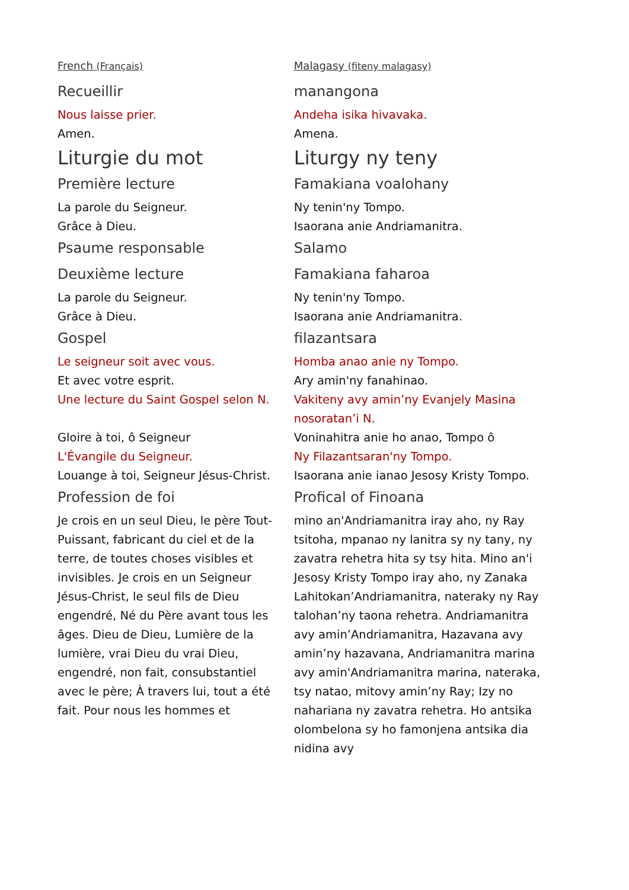| French (Français) | Malagasy (fiteny malagasy) |
| Recueillir | manangona |
| Nous laisse prier. | Andeha isika hivavaka. |
| Amen. | Amena. |
| Liturgie du mot | Liturgy ny teny |
| Première lecture | Famakiana voalohany |
| La parole du Seigneur. | Ny tenin'ny Tompo. |
| Grâce à Dieu. | Isaorana anie Andriamanitra. |
| Psaume responsable | Salamo |
| Deuxième lecture | Famakiana faharoa |
| La parole du Seigneur. | Ny tenin'ny Tompo. |
| Grâce à Dieu. | Isaorana anie Andriamanitra. |
| Gospel | filazantsara |
| Le seigneur soit avec vous. | Homba anao anie ny Tompo. |
| Et avec votre esprit. | Ary amin'ny fanahinao. |
| Une lecture du Saint Gospel selon N. | Vakiteny avy amin’ny Evanjely Masina nosoratan’i N. |
| Gloire à toi, ô Seigneur | Voninahitra anie ho anao, Tompo ô |
| L'Évangile du Seigneur. | Ny Filazantsaran'ny Tompo. |
| Louange à toi, Seigneur Jésus-Christ. | Isaorana anie ianao Jesosy Kristy Tompo. |
| Profession de foi | Profical of Finoana |
| Je crois en un seul Dieu, le père Tout-Puissant, fabricant du ciel et de la terre, de toutes choses visibles et invisibles. Je crois en un Seigneur Jésus-Christ, le seul fils de Dieu engendré, Né du Père avant tous les âges. Dieu de Dieu, Lumière de la lumière, vrai Dieu du vrai Dieu, engendré, non fait, consubstantiel avec le père; À travers lui, tout a été fait. Pour nous les hommes et | mino an'Andriamanitra iray aho, ny Ray tsitoha, mpanao ny lanitra sy ny tany, ny zavatra rehetra hita sy tsy hita. Mino an'i Jesosy Kristy Tompo iray aho, ny Zanaka Lahitokan’Andriamanitra, nateraky ny Ray talohan’ny taona rehetra. Andriamanitra avy amin’Andriamanitra, Hazavana avy amin’ny hazavana, Andriamanitra marina avy amin'Andriamanitra marina, nateraka, tsy natao, mitovy amin’ny Ray; Izy no nahariana ny zavatra rehetra. Ho antsika olombelona sy ho famonjena antsika dia nidina avy |